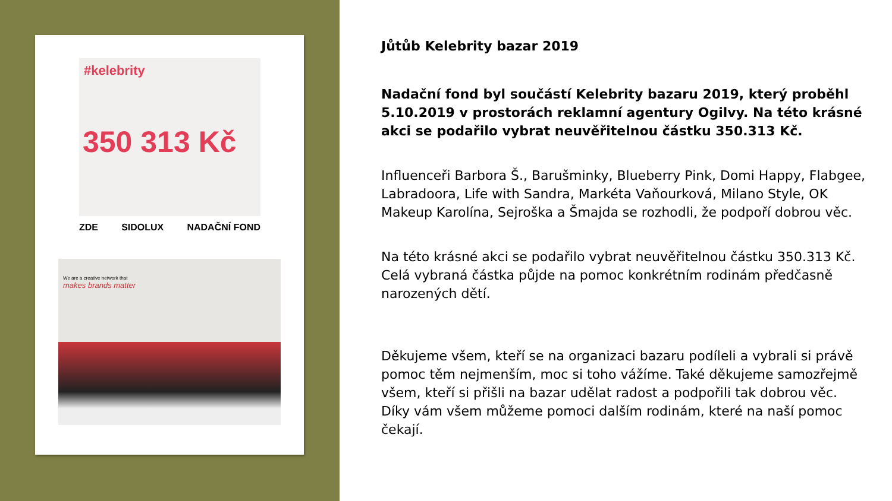#kelebrity
350 313 Kč
ZDE SIDOLUX NADAČNÍ FOND
We are a creative network that
makes brands matter
Jůtůb Kelebrity bazar 2019
Nadační fond byl součástí Kelebrity bazaru 2019, který proběhl 5.10.2019 v prostorách reklamní agentury Ogilvy. Na této krásné akci se podařilo vybrat neuvěřitelnou částku 350.313 Kč.
Influenceři Barbora Š., Barušminky, Blueberry Pink, Domi Happy, Flabgee, Labradoora, Life with Sandra, Markéta Vaňourková, Milano Style, OK Makeup Karolína, Sejroška a Šmajda se rozhodli, že podpoří dobrou věc.
Na této krásné akci se podařilo vybrat neuvěřitelnou částku 350.313 Kč. Celá vybraná částka půjde na pomoc konkrétním rodinám předčasně narozených dětí.
Děkujeme všem, kteří se na organizaci bazaru podíleli a vybrali si právě pomoc těm nejmenším, moc si toho vážíme. Také děkujeme samozřejmě všem, kteří si přišli na bazar udělat radost a podpořili tak dobrou věc. Díky vám všem můžeme pomoci dalším rodinám, které na naší pomoc čekají.